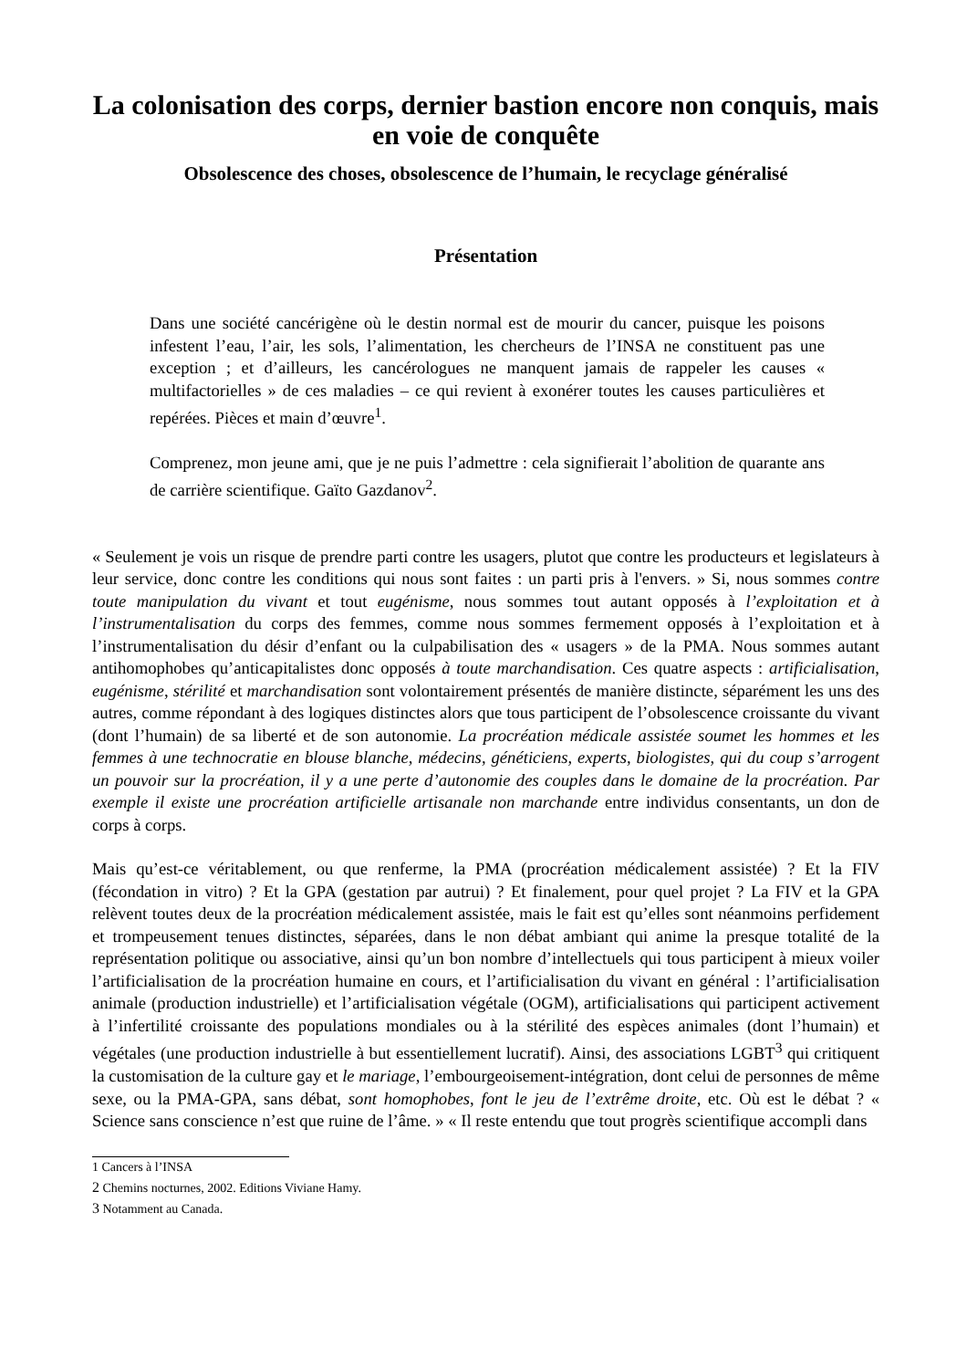La colonisation des corps, dernier bastion encore non conquis, mais en voie de conquête
Obsolescence des choses, obsolescence de l’humain, le recyclage généralisé
Présentation
Dans une société cancérigène où le destin normal est de mourir du cancer, puisque les poisons infestent l’eau, l’air, les sols, l’alimentation, les chercheurs de l’INSA ne constituent pas une exception ; et d’ailleurs, les cancérologues ne manquent jamais de rappeler les causes « multifactorielles » de ces maladies – ce qui revient à exonérer toutes les causes particulières et repérées. Pièces et main d’œuvre<sup>1</sup>.
Comprenez, mon jeune ami, que je ne puis l’admettre : cela signifierait l’abolition de quarante ans de carrière scientifique. Gaïto Gazdanov<sup>2</sup>.
« Seulement je vois un risque de prendre parti contre les usagers, plutot que contre les producteurs et legislateurs à leur service, donc contre les conditions qui nous sont faites : un parti pris à l'envers. » Si, nous sommes contre toute manipulation du vivant et tout eugénisme, nous sommes tout autant opposés à l’exploitation et à l’instrumentalisation du corps des femmes, comme nous sommes fermement opposés à l’exploitation et à l’instrumentalisation du désir d’enfant ou la culpabilisation des « usagers » de la PMA. Nous sommes autant antihomophobes qu’anticapitalistes donc opposés à toute marchandisation. Ces quatre aspects : artificialisation, eugénisme, stérilité et marchandisation sont volontairement présentés de manière distincte, séparément les uns des autres, comme répondant à des logiques distinctes alors que tous participent de l’obsolescence croissante du vivant (dont l’humain) de sa liberté et de son autonomie. La procréation médicale assistée soumet les hommes et les femmes à une technocratie en blouse blanche, médecins, généticiens, experts, biologistes, qui du coup s’arrogent un pouvoir sur la procréation, il y a une perte d’autonomie des couples dans le domaine de la procréation. Par exemple il existe une procréation artificielle artisanale non marchande entre individus consentants, un don de corps à corps.
Mais qu’est-ce véritablement, ou que renferme, la PMA (procréation médicalement assistée) ? Et la FIV (fécondation in vitro) ? Et la GPA (gestation par autrui) ? Et finalement, pour quel projet ? La FIV et la GPA relèvent toutes deux de la procréation médicalement assistée, mais le fait est qu’elles sont néanmoins perfidement et trompeusement tenues distinctes, séparées, dans le non débat ambiant qui anime la presque totalité de la représentation politique ou associative, ainsi qu’un bon nombre d’intellectuels qui tous participent à mieux voiler l’artificialisation de la procréation humaine en cours, et l’artificialisation du vivant en général : l’artificialisation animale (production industrielle) et l’artificialisation végétale (OGM), artificialisations qui participent activement à l’infertilité croissante des populations mondiales ou à la stérilité des espèces animales (dont l’humain) et végétales (une production industrielle à but essentiellement lucratif). Ainsi, des associations LGBT<sup>3</sup> qui critiquent la customisation de la culture gay et le mariage, l’embourgeoisement-intégration, dont celui de personnes de même sexe, ou la PMA-GPA, sans débat, sont homophobes, font le jeu de l’extrême droite, etc. Où est le débat ? « Science sans conscience n’est que ruine de l’âme. » « Il reste entendu que tout progrès scientifique accompli dans
1 Cancers à l’INSA
2 Chemins nocturnes, 2002. Editions Viviane Hamy.
3 Notamment au Canada.